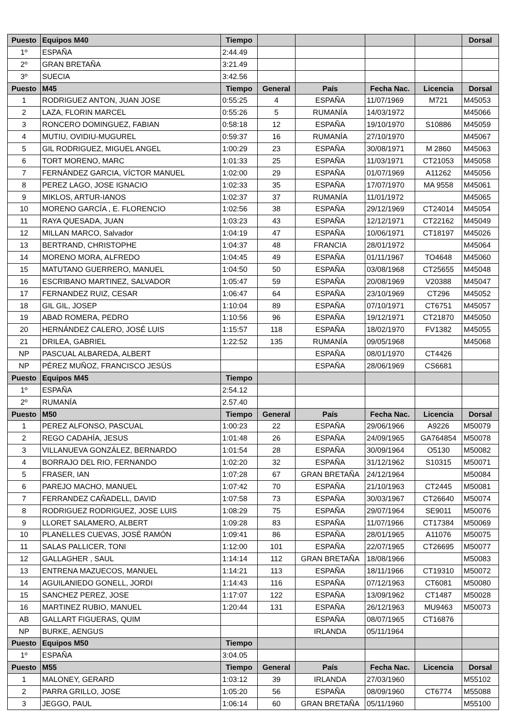| Puesto | Equipos M40 | Tiempo | | | | | Dorsal |
| --- | --- | --- | --- | --- | --- | --- | --- |
| 1º | ESPAÑA | 2:44.49 | | | | | |
| 2º | GRAN BRETAÑA | 3:21.49 | | | | | |
| 3º | SUECIA | 3:42.56 | | | | | |
| Puesto | M45 | Tiempo | General | País | Fecha Nac. | Licencia | Dorsal |
| 1 | RODRIGUEZ ANTON, JUAN JOSE | 0:55:25 | 4 | ESPAÑA | 11/07/1969 | M721 | M45053 |
| 2 | LAZA, FLORIN MARCEL | 0:55:26 | 5 | RUMANÍA | 14/03/1972 | | M45066 |
| 3 | RONCERO DOMINGUEZ, FABIAN | 0:58:18 | 12 | ESPAÑA | 19/10/1970 | S10886 | M45059 |
| 4 | MUTIU, OVIDIU-MUGUREL | 0:59:37 | 16 | RUMANÍA | 27/10/1970 | | M45067 |
| 5 | GIL RODRIGUEZ, MIGUEL ANGEL | 1:00:29 | 23 | ESPAÑA | 30/08/1971 | M 2860 | M45063 |
| 6 | TORT MORENO, MARC | 1:01:33 | 25 | ESPAÑA | 11/03/1971 | CT21053 | M45058 |
| 7 | FERNÁNDEZ GARCIA, VÍCTOR MANUEL | 1:02:00 | 29 | ESPAÑA | 01/07/1969 | A11262 | M45056 |
| 8 | PEREZ LAGO, JOSE IGNACIO | 1:02:33 | 35 | ESPAÑA | 17/07/1970 | MA 9558 | M45061 |
| 9 | MIKLOS, ARTUR-IANOS | 1:02:37 | 37 | RUMANÍA | 11/01/1972 | | M45065 |
| 10 | MORENO GARCÍA , E. FLORENCIO | 1:02:56 | 38 | ESPAÑA | 29/12/1969 | CT24014 | M45054 |
| 11 | RAYA QUESADA, JUAN | 1:03:23 | 43 | ESPAÑA | 12/12/1971 | CT22162 | M45049 |
| 12 | MILLAN MARCO, Salvador | 1:04:19 | 47 | ESPAÑA | 10/06/1971 | CT18197 | M45026 |
| 13 | BERTRAND, CHRISTOPHE | 1:04:37 | 48 | FRANCIA | 28/01/1972 | | M45064 |
| 14 | MORENO MORA, ALFREDO | 1:04:45 | 49 | ESPAÑA | 01/11/1967 | TO4648 | M45060 |
| 15 | MATUTANO GUERRERO, MANUEL | 1:04:50 | 50 | ESPAÑA | 03/08/1968 | CT25655 | M45048 |
| 16 | ESCRIBANO MARTINEZ, SALVADOR | 1:05:47 | 59 | ESPAÑA | 20/08/1969 | V20388 | M45047 |
| 17 | FERNANDEZ RUIZ, CESAR | 1:06:47 | 64 | ESPAÑA | 23/10/1969 | CT296 | M45052 |
| 18 | GIL GIL, JOSEP | 1:10:04 | 89 | ESPAÑA | 07/10/1971 | CT6751 | M45057 |
| 19 | ABAD ROMERA, PEDRO | 1:10:56 | 96 | ESPAÑA | 19/12/1971 | CT21870 | M45050 |
| 20 | HERNÁNDEZ CALERO, JOSÉ LUIS | 1:15:57 | 118 | ESPAÑA | 18/02/1970 | FV1382 | M45055 |
| 21 | DRILEA, GABRIEL | 1:22:52 | 135 | RUMANÍA | 09/05/1968 | | M45068 |
| NP | PASCUAL ALBAREDA, ALBERT | | | ESPAÑA | 08/01/1970 | CT4426 | |
| NP | PÉREZ MUÑOZ, FRANCISCO JESÚS | | | ESPAÑA | 28/06/1969 | CS6681 | |
| Puesto | Equipos M45 | Tiempo | | | | | |
| 1º | ESPAÑA | 2:54.12 | | | | | |
| 2º | RUMANÍA | 2.57.40 | | | | | |
| Puesto | M50 | Tiempo | General | País | Fecha Nac. | Licencia | Dorsal |
| 1 | PEREZ ALFONSO, PASCUAL | 1:00:23 | 22 | ESPAÑA | 29/06/1966 | A9226 | M50079 |
| 2 | REGO CADAHÍA, JESUS | 1:01:48 | 26 | ESPAÑA | 24/09/1965 | GA764854 | M50078 |
| 3 | VILLANUEVA GONZÁLEZ, BERNARDO | 1:01:54 | 28 | ESPAÑA | 30/09/1964 | O5130 | M50082 |
| 4 | BORRAJO DEL RIO, FERNANDO | 1:02:20 | 32 | ESPAÑA | 31/12/1962 | S10315 | M50071 |
| 5 | FRASER, IAN | 1:07:28 | 67 | GRAN BRETAÑA | 24/12/1964 | | M50084 |
| 6 | PAREJO MACHO, MANUEL | 1:07:42 | 70 | ESPAÑA | 21/10/1963 | CT2445 | M50081 |
| 7 | FERRANDEZ CAÑADELL, DAVID | 1:07:58 | 73 | ESPAÑA | 30/03/1967 | CT26640 | M50074 |
| 8 | RODRIGUEZ RODRIGUEZ, JOSE LUIS | 1:08:29 | 75 | ESPAÑA | 29/07/1964 | SE9011 | M50076 |
| 9 | LLORET SALAMERO, ALBERT | 1:09:28 | 83 | ESPAÑA | 11/07/1966 | CT17384 | M50069 |
| 10 | PLANELLES CUEVAS, JOSÉ RAMÓN | 1:09:41 | 86 | ESPAÑA | 28/01/1965 | A11076 | M50075 |
| 11 | SALAS PALLICER, TONI | 1:12:00 | 101 | ESPAÑA | 22/07/1965 | CT26695 | M50077 |
| 12 | GALLAGHER , SAUL | 1:14:14 | 112 | GRAN BRETAÑA | 18/08/1966 | | M50083 |
| 13 | ENTRENA MAZUECOS, MANUEL | 1:14:21 | 113 | ESPAÑA | 18/11/1966 | CT19310 | M50072 |
| 14 | AGUILANIEDO GONELL, JORDI | 1:14:43 | 116 | ESPAÑA | 07/12/1963 | CT6081 | M50080 |
| 15 | SANCHEZ PEREZ, JOSE | 1:17:07 | 122 | ESPAÑA | 13/09/1962 | CT1487 | M50028 |
| 16 | MARTINEZ RUBIO, MANUEL | 1:20:44 | 131 | ESPAÑA | 26/12/1963 | MU9463 | M50073 |
| AB | GALLART FIGUERAS, QUIM | | | ESPAÑA | 08/07/1965 | CT16876 | |
| NP | BURKE, AENGUS | | | IRLANDA | 05/11/1964 | | |
| Puesto | Equipos M50 | Tiempo | | | | | |
| 1º | ESPAÑA | 3:04.05 | | | | | |
| Puesto | M55 | Tiempo | General | País | Fecha Nac. | Licencia | Dorsal |
| 1 | MALONEY, GERARD | 1:03:12 | 39 | IRLANDA | 27/03/1960 | | M55102 |
| 2 | PARRA GRILLO, JOSE | 1:05:20 | 56 | ESPAÑA | 08/09/1960 | CT6774 | M55088 |
| 3 | JEGGO, PAUL | 1:06:14 | 60 | GRAN BRETAÑA | 05/11/1960 | | M55100 |